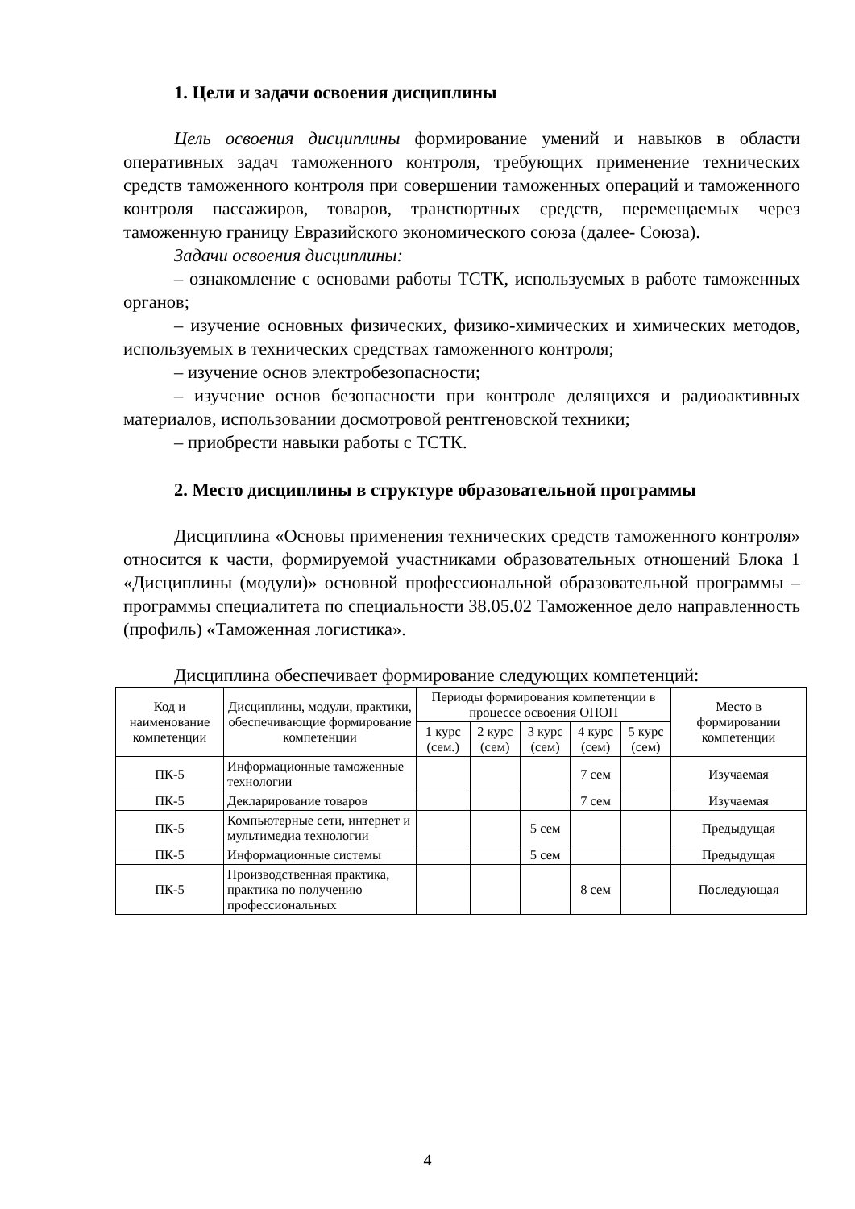1. Цели и задачи освоения дисциплины
Цель освоения дисциплины формирование умений и навыков в области оперативных задач таможенного контроля, требующих применение технических средств таможенного контроля при совершении таможенных операций и таможенного контроля пассажиров, товаров, транспортных средств, перемещаемых через таможенную границу Евразийского экономического союза (далее- Союза).
Задачи освоения дисциплины:
– ознакомление с основами работы ТСТК, используемых в работе таможенных органов;
– изучение основных физических, физико-химических и химических методов, используемых в технических средствах таможенного контроля;
– изучение основ электробезопасности;
– изучение основ безопасности при контроле делящихся и радиоактивных материалов, использовании досмотровой рентгеновской техники;
– приобрести навыки работы с ТСТК.
2. Место дисциплины в структуре образовательной программы
Дисциплина «Основы применения технических средств таможенного контроля» относится к части, формируемой участниками образовательных отношений Блока 1 «Дисциплины (модули)» основной профессиональной образовательной программы – программы специалитета по специальности 38.05.02 Таможенное дело направленность (профиль) «Таможенная логистика».
Дисциплина обеспечивает формирование следующих компетенций:
| Код и наименование компетенции | Дисциплины, модули, практики, обеспечивающие формирование компетенции | Периоды формирования компетенции в процессе освоения ОПОП | | | | | Место в формировании компетенции |
| --- | --- | --- | --- | --- | --- | --- | --- |
| | | 1 курс (сем.) | 2 курс (сем) | 3 курс (сем) | 4 курс (сем) | 5 курс (сем) | |
| ПК-5 | Информационные таможенные технологии | | | | 7 сем | | Изучаемая |
| ПК-5 | Декларирование товаров | | | | 7 сем | | Изучаемая |
| ПК-5 | Компьютерные сети, интернет и мультимедиа технологии | | | 5 сем | | | Предыдущая |
| ПК-5 | Информационные системы | | | 5 сем | | | Предыдущая |
| ПК-5 | Производственная практика, практика по получению профессиональных | | | | 8 сем | | Последующая |
4